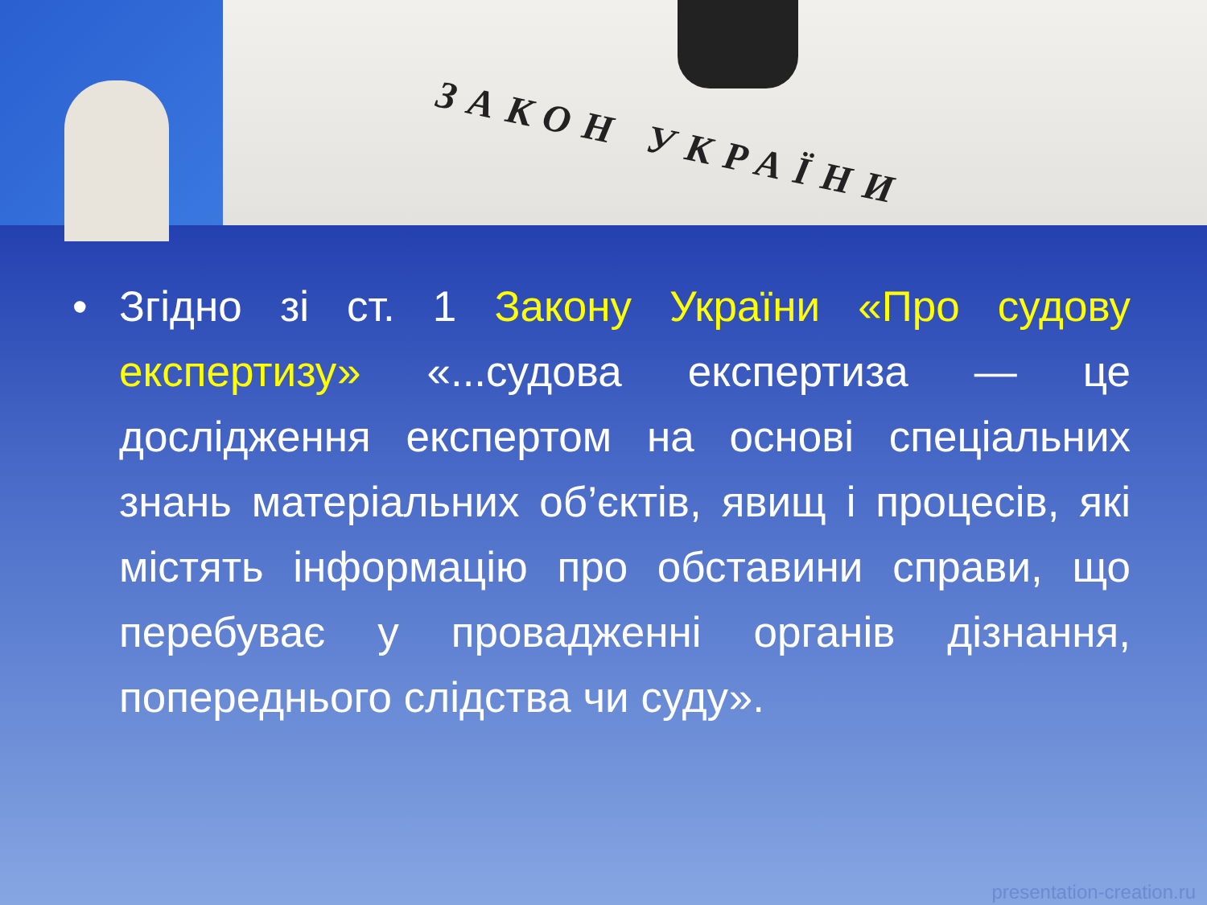ЗАКОН УКРАЇНИ
• Згідно зі ст. 1 Закону України «Про судову експертизу» «...судова експертиза — це дослідження експертом на основі спеціальних знань матеріальних об’єктів, явищ і процесів, які містять інформацію про обставини справи, що перебуває у провадженні органів дізнання, попереднього слідства чи суду».
presentation-creation.ru